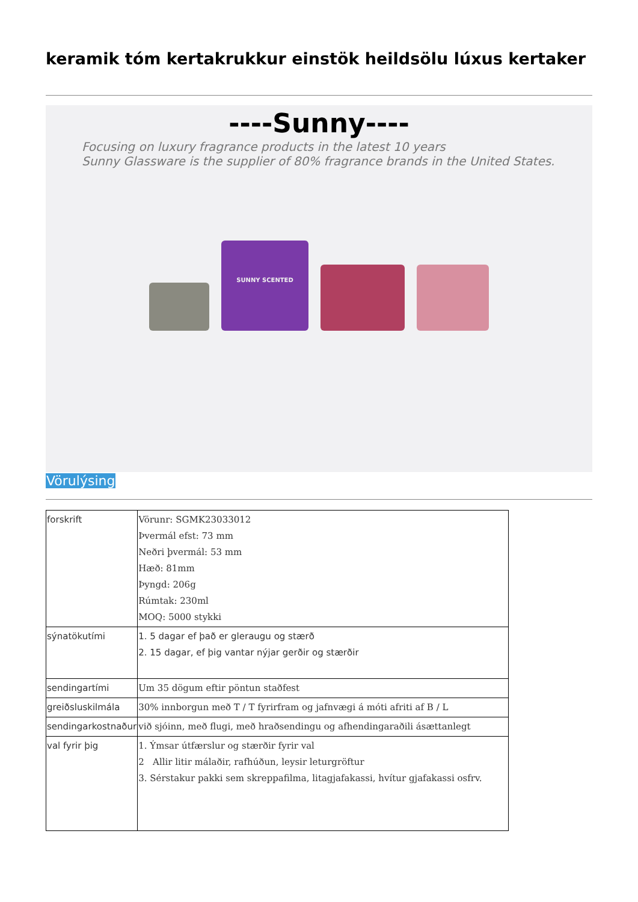keramik tóm kertakrukkur einstök heildsölu lúxus kertaker
----Sunny----
Focusing on luxury fragrance products in the latest 10 years
Sunny Glassware is the supplier of 80% fragrance brands in the United States.
SUNNY SCENTED
Vörulýsing
| forskrift | Vörunr: SGMK23033012 Þvermál efst: 73 mm Neðri þvermál: 53 mm Hæð: 81mm Þyngd: 206g Rúmtak: 230ml MOQ: 5000 stykki |
| sýnatökutími | 1. 5 dagar ef það er gleraugu og stærð 2. 15 dagar, ef þig vantar nýjar gerðir og stærðir |
| sendingartími | Um 35 dögum eftir pöntun staðfest |
| greiðsluskilmála | 30% innborgun með T / T fyrirfram og jafnvægi á móti afriti af B / L |
| sendingarkostnaður | við sjóinn, með flugi, með hraðsendingu og afhendingaraðili ásættanlegt |
| val fyrir þig | 1. Ýmsar útfærslur og stærðir fyrir val 2 Allir litir málaðir, rafhúðun, leysir leturgröftur 3. Sérstakur pakki sem skreppafilma, litagjafakassi, hvítur gjafakassi osfrv. |